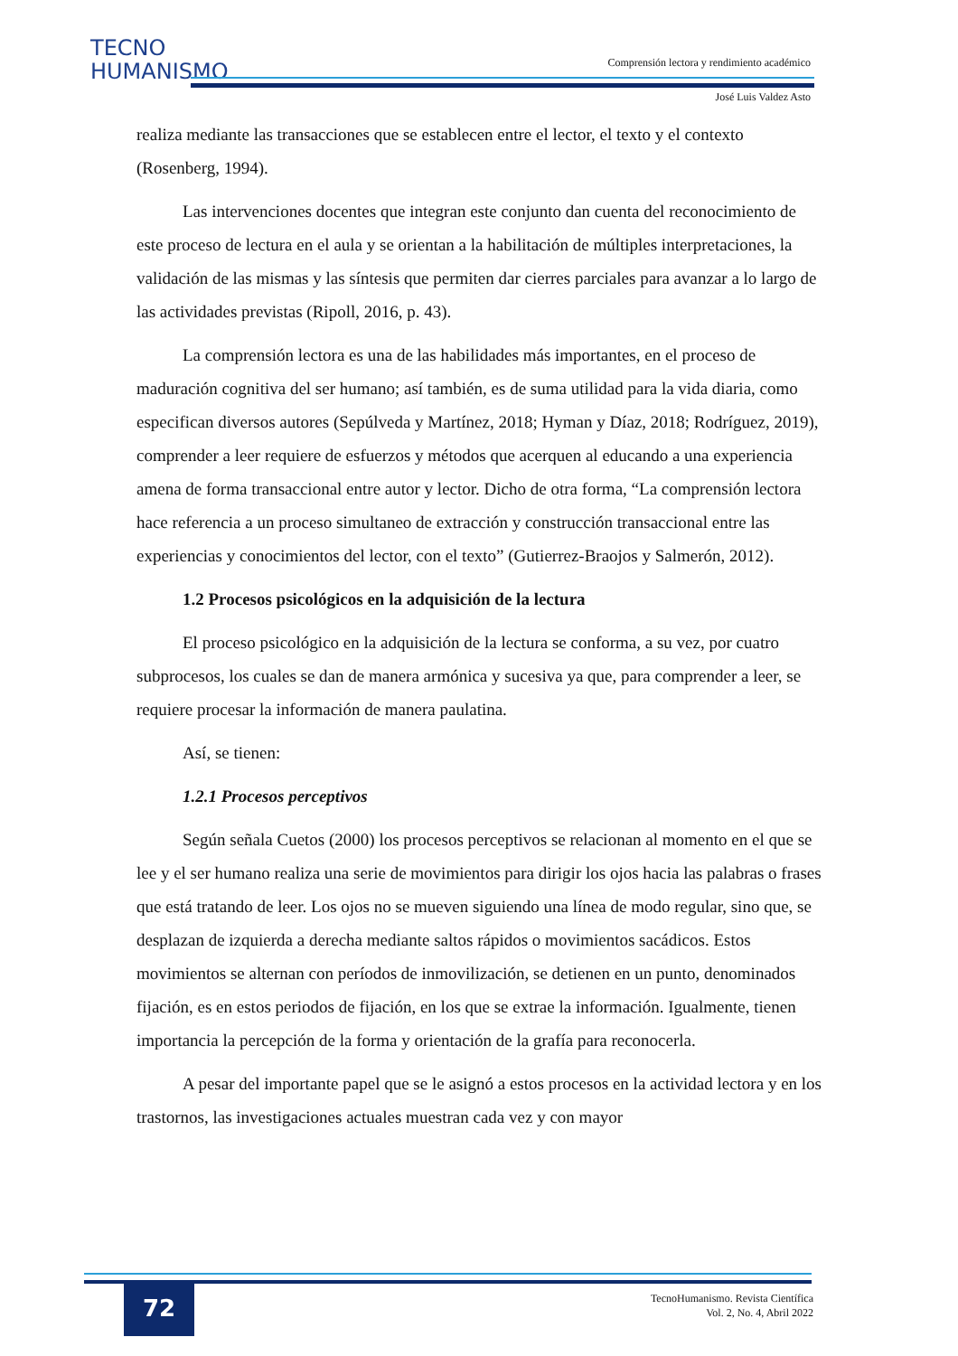TECNO
HUMANISMO
Comprensión lectora y rendimiento académico
José Luis Valdez Asto
realiza mediante las transacciones que se establecen entre el lector, el texto y el contexto (Rosenberg, 1994).
Las intervenciones docentes que integran este conjunto dan cuenta del reconocimiento de este proceso de lectura en el aula y se orientan a la habilitación de múltiples interpretaciones, la validación de las mismas y las síntesis que permiten dar cierres parciales para avanzar a lo largo de las actividades previstas (Ripoll, 2016, p. 43).
La comprensión lectora es una de las habilidades más importantes, en el proceso de maduración cognitiva del ser humano; así también, es de suma utilidad para la vida diaria, como especifican diversos autores (Sepúlveda y Martínez, 2018; Hyman y Díaz, 2018; Rodríguez, 2019), comprender a leer requiere de esfuerzos y métodos que acerquen al educando a una experiencia amena de forma transaccional entre autor y lector. Dicho de otra forma, “La comprensión lectora hace referencia a un proceso simultaneo de extracción y construcción transaccional entre las experiencias y conocimientos del lector, con el texto” (Gutierrez-Braojos y Salmerón, 2012).
1.2 Procesos psicológicos en la adquisición de la lectura
El proceso psicológico en la adquisición de la lectura se conforma, a su vez, por cuatro subprocesos, los cuales se dan de manera armónica y sucesiva ya que, para comprender a leer, se requiere procesar la información de manera paulatina.
Así, se tienen:
1.2.1 Procesos perceptivos
Según señala Cuetos (2000) los procesos perceptivos se relacionan al momento en el que se lee y el ser humano realiza una serie de movimientos para dirigir los ojos hacia las palabras o frases que está tratando de leer. Los ojos no se mueven siguiendo una línea de modo regular, sino que, se desplazan de izquierda a derecha mediante saltos rápidos o movimientos sacádicos. Estos movimientos se alternan con períodos de inmovilización, se detienen en un punto, denominados fijación, es en estos periodos de fijación, en los que se extrae la información. Igualmente, tienen importancia la percepción de la forma y orientación de la grafía para reconocerla.
A pesar del importante papel que se le asignó a estos procesos en la actividad lectora y en los trastornos, las investigaciones actuales muestran cada vez y con mayor
72
TecnoHumanismo. Revista Científica
Vol. 2, No. 4, Abril 2022